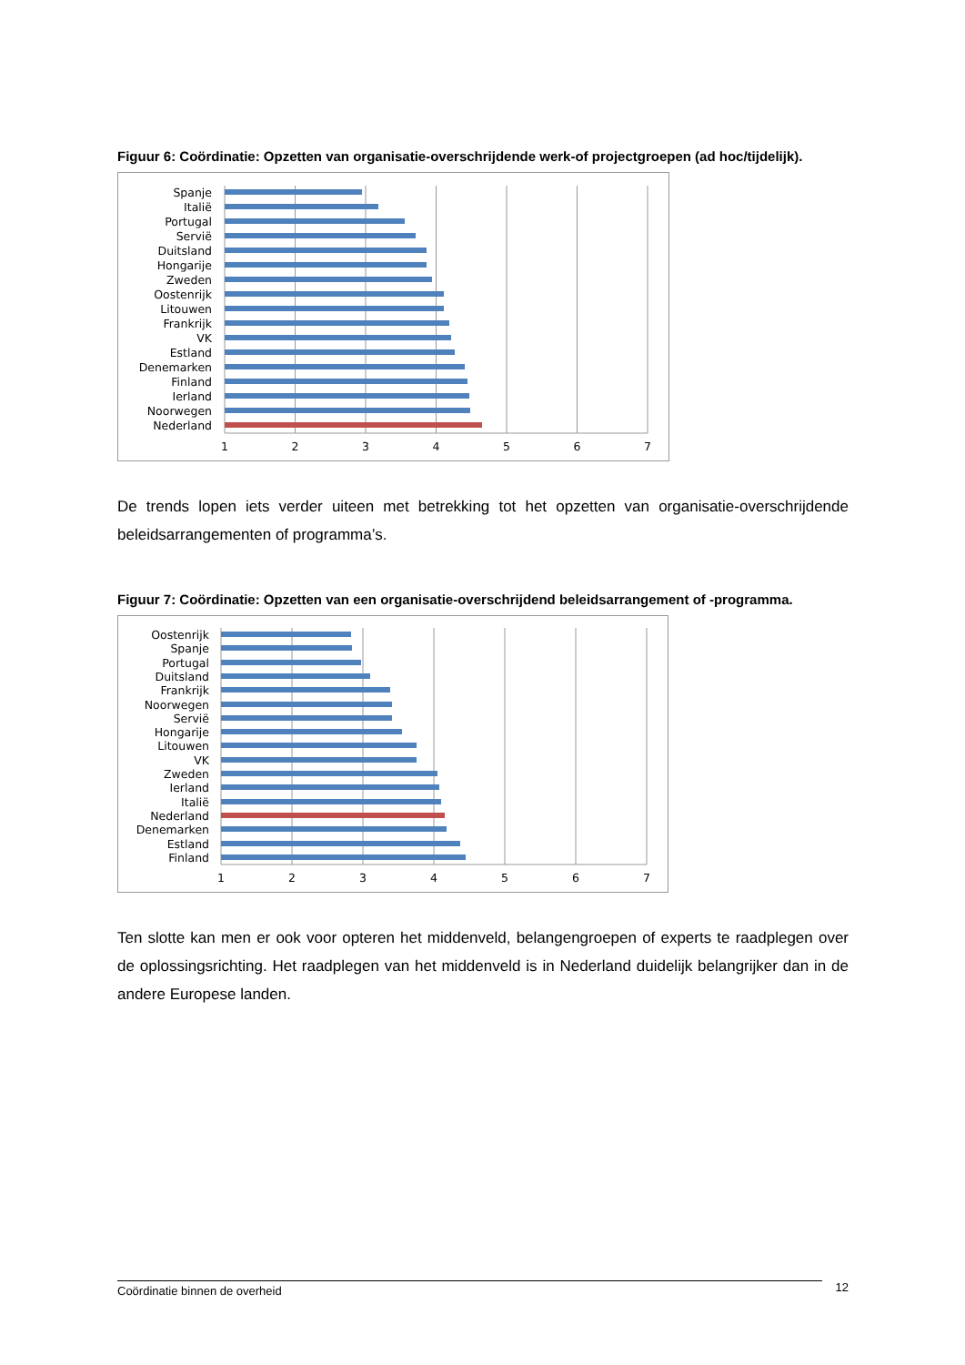Figuur 6: Coördinatie: Opzetten van organisatie-overschrijdende werk-of projectgroepen (ad hoc/tijdelijk).
Spanje
Italië
Portugal
Servië
Duitsland
Hongarije
Zweden
Oostenrijk
Litouwen
Frankrijk
VK
Estland
Denemarken
Finland
Ierland
Noorwegen
Nederland
1
2
3
4
5
6
7
De trends lopen iets verder uiteen met betrekking tot het opzetten van organisatie-overschrijdende beleidsarrangementen of programma’s.
Figuur 7: Coördinatie: Opzetten van een organisatie-overschrijdend beleidsarrangement of -programma.
Oostenrijk
Spanje
Portugal
Duitsland
Frankrijk
Noorwegen
Servië
Hongarije
Litouwen
VK
Zweden
Ierland
Italië
Nederland
Denemarken
Estland
Finland
1
2
3
4
5
6
7
Ten slotte kan men er ook voor opteren het middenveld, belangengroepen of experts te raadplegen over de oplossingsrichting. Het raadplegen van het middenveld is in Nederland duidelijk belangrijker dan in de andere Europese landen.
Coördinatie binnen de overheid
12